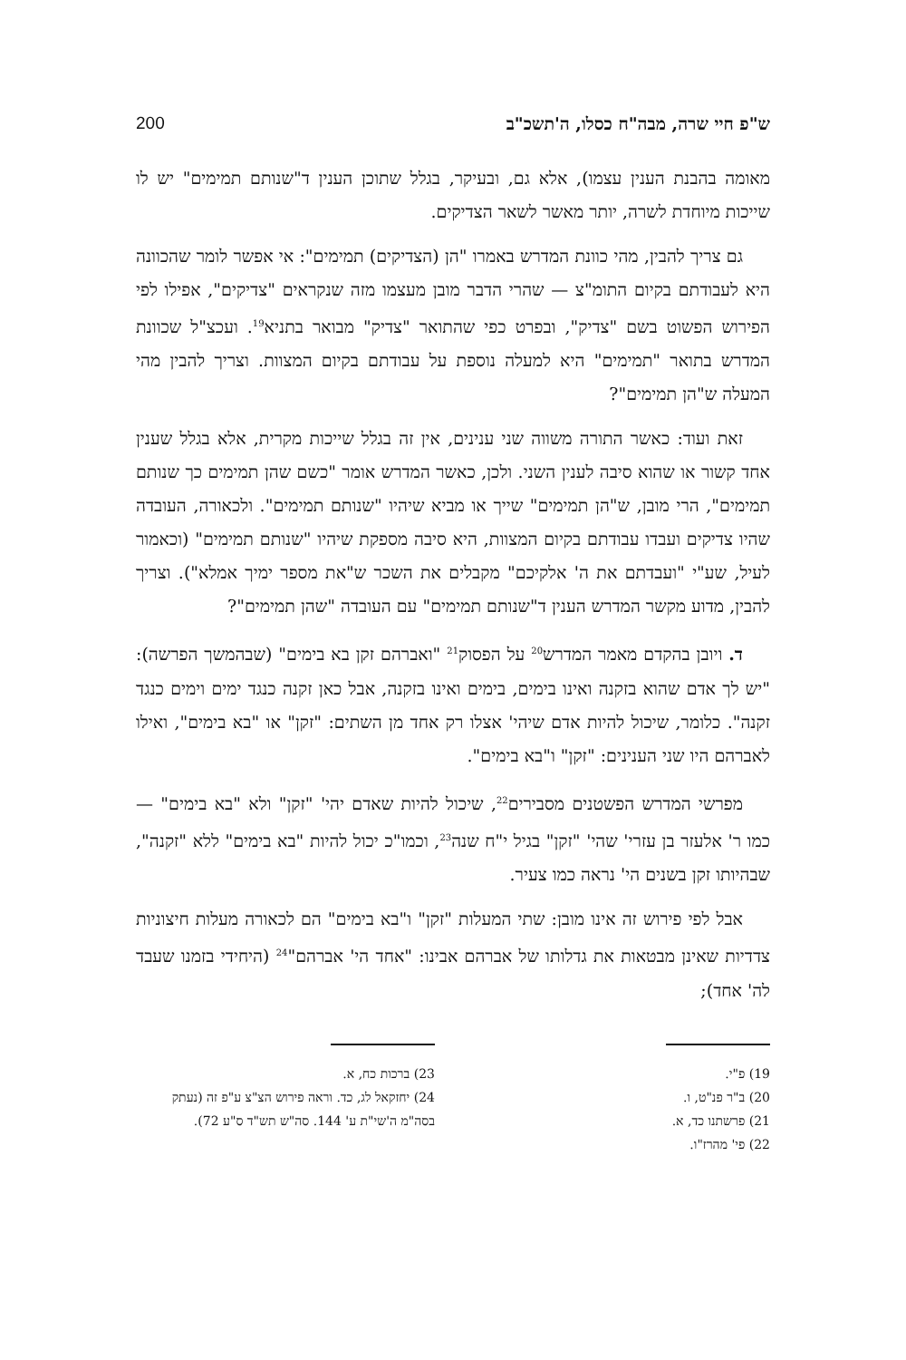ש"פ חיי שרה, מבה"ח כסלו, ה'תשכ"ב 200
מאומה בהבנת הענין עצמו), אלא גם, ובעיקר, בגלל שתוכן הענין ד"שנותם תמימים" יש לו שייכות מיוחדת לשרה, יותר מאשר לשאר הצדיקים.
גם צריך להבין, מהי כוונת המדרש באמרו "הן (הצדיקים) תמימים": אי אפשר לומר שהכוונה היא לעבודתם בקיום התומ"צ — שהרי הדבר מובן מעצמו מזה שנקראים "צדיקים", אפילו לפי הפירוש הפשוט בשם "צדיק", ובפרט כפי שהתואר "צדיק" מבואר בתניא<sup>19</sup>. ועכצ"ל שכוונת המדרש בתואר "תמימים" היא למעלה נוספת על עבודתם בקיום המצוות. וצריך להבין מהי המעלה ש"הן תמימים"?
זאת ועוד: כאשר התורה משווה שני ענינים, אין זה בגלל שייכות מקרית, אלא בגלל שענין אחד קשור או שהוא סיבה לענין השני. ולכן, כאשר המדרש אומר "כשם שהן תמימים כך שנותם תמימים", הרי מובן, ש"הן תמימים" שייך או מביא שיהיו "שנותם תמימים". ולכאורה, העובדה שהיו צדיקים ועבדו עבודתם בקיום המצוות, היא סיבה מספקת שיהיו "שנותם תמימים" (וכאמור לעיל, שע"י "ועבדתם את ה' אלקיכם" מקבלים את השכר ש"את מספר ימיך אמלא"). וצריך להבין, מדוע מקשר המדרש הענין ד"שנותם תמימים" עם העובדה "שהן תמימים"?
ד. ויובן בהקדם מאמר המדרש<sup>20</sup> על הפסוק<sup>21</sup> "ואברהם זקן בא בימים" (שבהמשך הפרשה): "יש לך אדם שהוא בזקנה ואינו בימים, בימים ואינו בזקנה, אבל כאן זקנה כנגד ימים וימים כנגד זקנה". כלומר, שיכול להיות אדם שיהי' אצלו רק אחד מן השתים: "זקן" או "בא בימים", ואילו לאברהם היו שני הענינים: "זקן" ו"בא בימים".
מפרשי המדרש הפשטנים מסבירים<sup>22</sup>, שיכול להיות שאדם יהי' "זקן" ולא "בא בימים" — כמו ר' אלעזר בן עזרי' שהי' "זקן" בגיל י"ח שנה<sup>23</sup>, וכמו"כ יכול להיות "בא בימים" ללא "זקנה", שבהיותו זקן בשנים הי' נראה כמו צעיר.
אבל לפי פירוש זה אינו מובן: שתי המעלות "זקן" ו"בא בימים" הם לכאורה מעלות חיצוניות צדדיות שאינן מבטאות את גדלותו של אברהם אבינו: "אחד הי' אברהם"<sup>24</sup> (היחידי בזמנו שעבד לה' אחד);
19) פ"י.
20) ב"ר פנ"ט, ו.
21) פרשתנו כד, א.
22) פי' מהרז"ו.
23) ברכות כח, א.
24) יחזקאל לג, כד. וראה פירוש הצ"צ ע"פ זה (נעתק בסה"מ ה'שי"ת ע' 144. סה"ש תש"ד ס"ע 72).